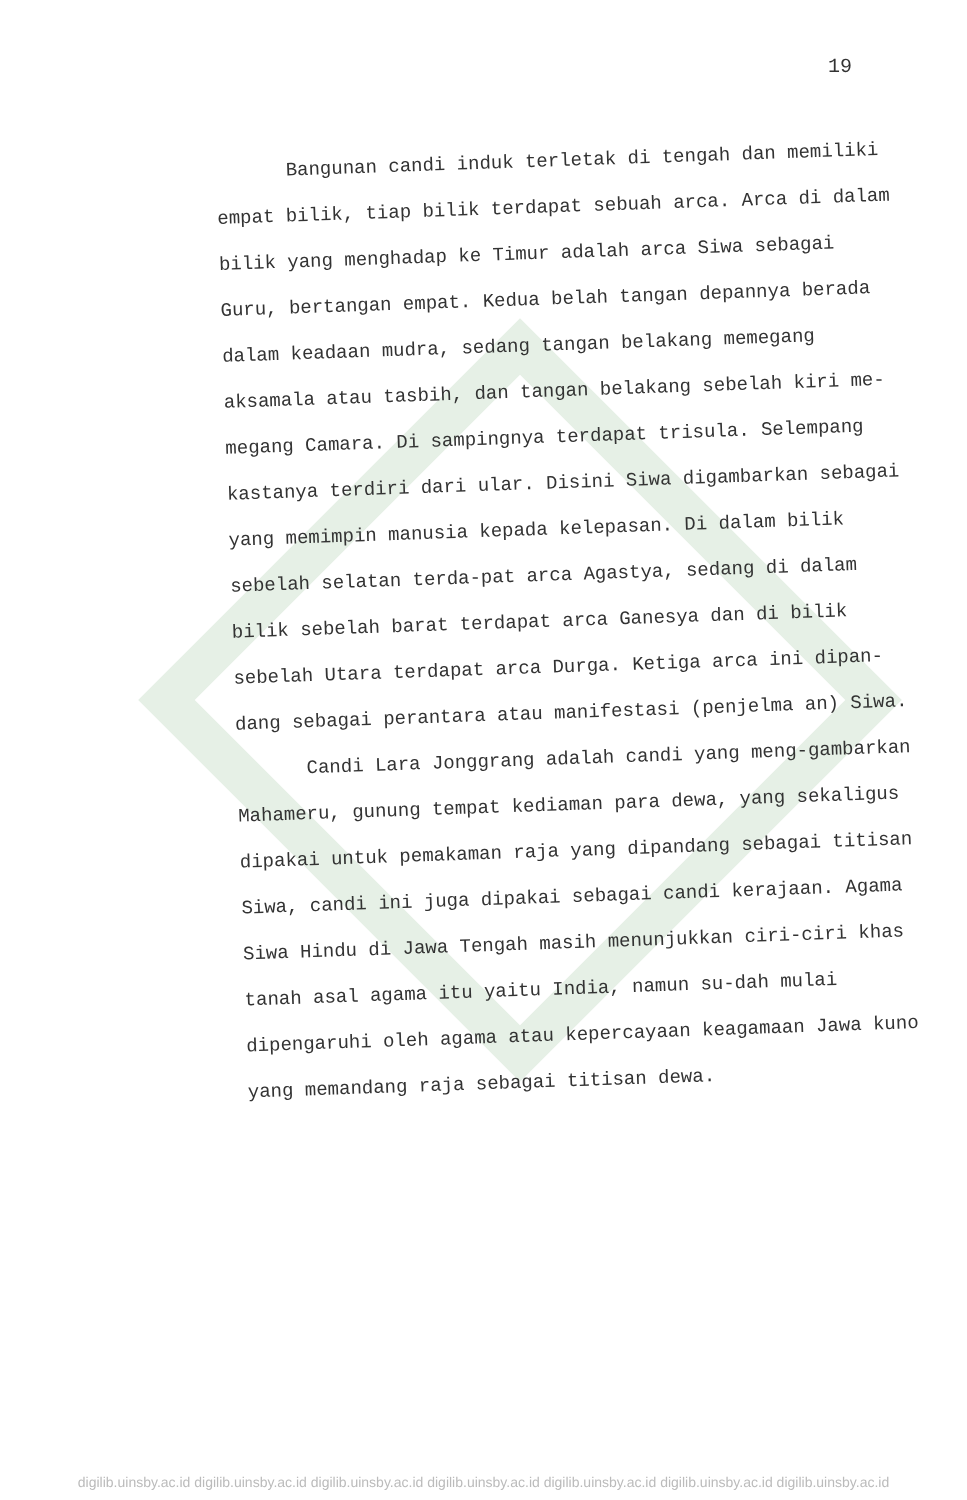19
Bangunan candi induk terletak di tengah dan memiliki empat bilik, tiap bilik terdapat sebuah arca. Arca di dalam bilik yang menghadap ke Timur adalah arca Siwa sebagai Guru, bertangan empat. Kedua belah tangan depannya berada dalam keadaan mudra, sedang tangan belakang memegang aksamala atau tasbih, dan tangan belakang sebelah kiri me-megang Camara. Di sampingnya terdapat trisula. Selempang kastanya terdiri dari ular. Disini Siwa digambarkan sebagai yang memimpin manusia kepada kelepasan. Di dalam bilik sebelah selatan terda-pat arca Agastya, sedang di dalam bilik sebelah barat terdapat arca Ganesya dan di bilik sebelah Utara terdapat arca Durga. Ketiga arca ini dipan-dang sebagai perantara atau manifestasi (penjelma an) Siwa.
Candi Lara Jonggrang adalah candi yang meng-gambarkan Mahameru, gunung tempat kediaman para dewa, yang sekaligus dipakai untuk pemakaman raja yang dipandang sebagai titisan Siwa, candi ini juga dipakai sebagai candi kerajaan. Agama Siwa Hindu di Jawa Tengah masih menunjukkan ciri-ciri khas tanah asal agama itu yaitu India, namun su-dah mulai dipengaruhi oleh agama atau kepercayaan keagamaan Jawa kuno yang memandang raja sebagai titisan dewa.
digilib.uinsby.ac.id digilib.uinsby.ac.id digilib.uinsby.ac.id digilib.uinsby.ac.id digilib.uinsby.ac.id digilib.uinsby.ac.id digilib.uinsby.ac.id